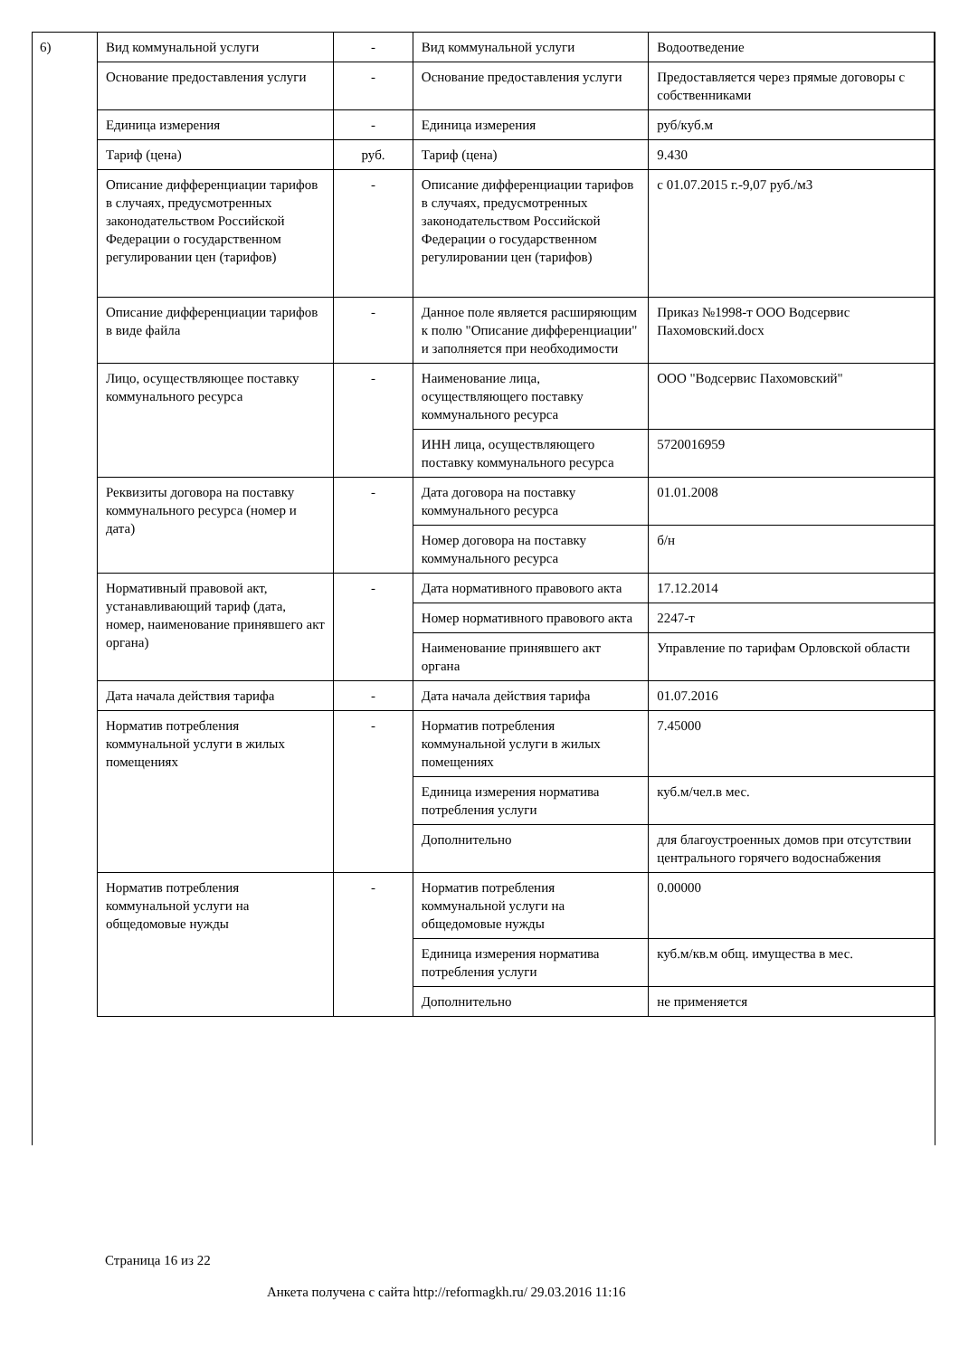| 6) | Вид коммунальной услуги | - | Вид коммунальной услуги | Водоотведение |
| | Основание предоставления услуги | - | Основание предоставления услуги | Предоставляется через прямые договоры с собственниками |
| | Единица измерения | - | Единица измерения | руб/куб.м |
| | Тариф (цена) | руб. | Тариф (цена) | 9.430 |
| | Описание дифференциации тарифов в случаях, предусмотренных законодательством Российской Федерации о государственном регулировании цен (тарифов) | - | Описание дифференциации тарифов в случаях, предусмотренных законодательством Российской Федерации о государственном регулировании цен (тарифов) | с 01.07.2015 г.-9,07 руб./м3 |
| | Описание дифференциации тарифов в виде файла | - | Данное поле является расширяющим к полю "Описание дифференциации" и заполняется при необходимости | Приказ №1998-т ООО Водсервис Пахомовский.docx |
| | Лицо, осуществляющее поставку коммунального ресурса | - | Наименование лица, осуществляющего поставку коммунального ресурса | ООО "Водсервис Пахомовский" |
| | | | ИНН лица, осуществляющего поставку коммунального ресурса | 5720016959 |
| | Реквизиты договора на поставку коммунального ресурса (номер и дата) | - | Дата договора на поставку коммунального ресурса | 01.01.2008 |
| | | | Номер договора на поставку коммунального ресурса | б/н |
| | Нормативный правовой акт, устанавливающий тариф (дата, номер, наименование принявшего акт органа) | - | Дата нормативного правового акта | 17.12.2014 |
| | | | Номер нормативного правового акта | 2247-т |
| | | | Наименование принявшего акт органа | Управление по тарифам Орловской области |
| | Дата начала действия тарифа | - | Дата начала действия тарифа | 01.07.2016 |
| | Норматив потребления коммунальной услуги в жилых помещениях | - | Норматив потребления коммунальной услуги в жилых помещениях | 7.45000 |
| | | | Единица измерения норматива потребления услуги | куб.м/чел.в мес. |
| | | | Дополнительно | для благоустроенных домов при отсутствии центрального горячего водоснабжения |
| | Норматив потребления коммунальной услуги на общедомовые нужды | - | Норматив потребления коммунальной услуги на общедомовые нужды | 0.00000 |
| | | | Единица измерения норматива потребления услуги | куб.м/кв.м общ. имущества в мес. |
| | | | Дополнительно | не применяется |
Страница 16 из 22
Анкета получена с сайта http://reformagkh.ru/ 29.03.2016 11:16